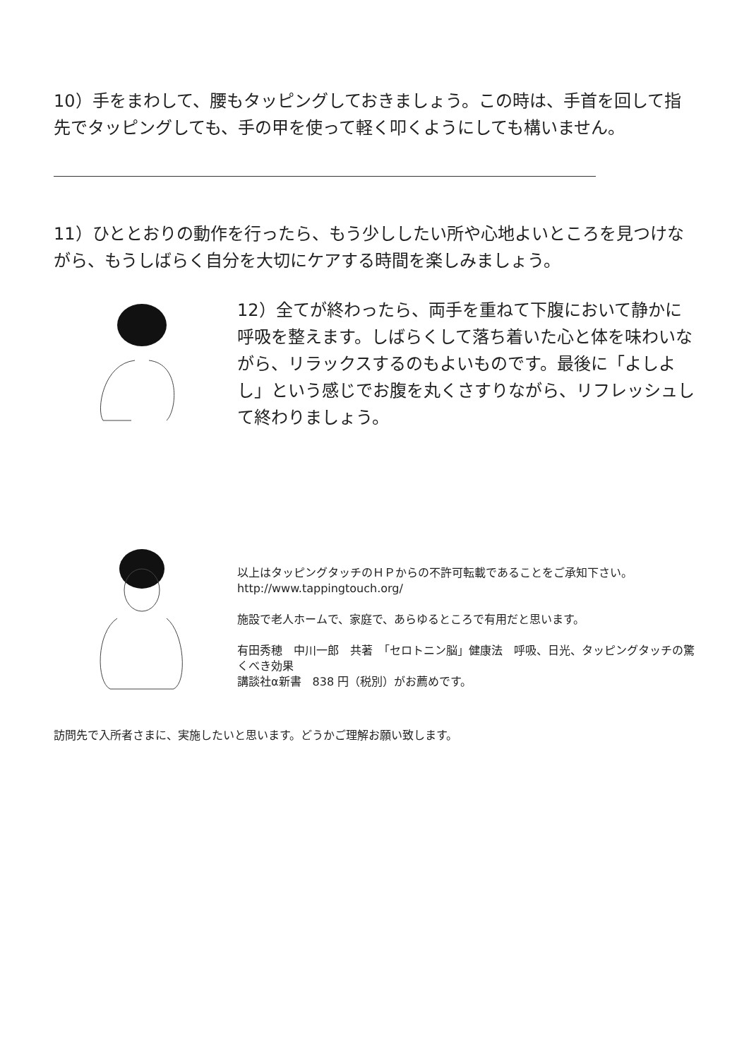10）手をまわして、腰もタッピングしておきましょう。この時は、手首を回して指先でタッピングしても、手の甲を使って軽く叩くようにしても構いません。
11）ひととおりの動作を行ったら、もう少ししたい所や心地よいところを見つけながら、もうしばらく自分を大切にケアする時間を楽しみましょう。
12）全てが終わったら、両手を重ねて下腹において静かに呼吸を整えます。しばらくして落ち着いた心と体を味わいながら、リラックスするのもよいものです。最後に「よしよし」という感じでお腹を丸くさすりながら、リフレッシュして終わりましょう。
以上はタッピングタッチのＨＰからの不許可転載であることをご承知下さい。
http://www.tappingtouch.org/
施設で老人ホームで、家庭で、あらゆるところで有用だと思います。
有田秀穂　中川一郎　共著　「セロトニン脳」健康法　呼吸、日光、タッピングタッチの驚くべき効果
講談社α新書　838 円（税別）がお薦めです。
訪問先で入所者さまに、実施したいと思います。どうかご理解お願い致します。